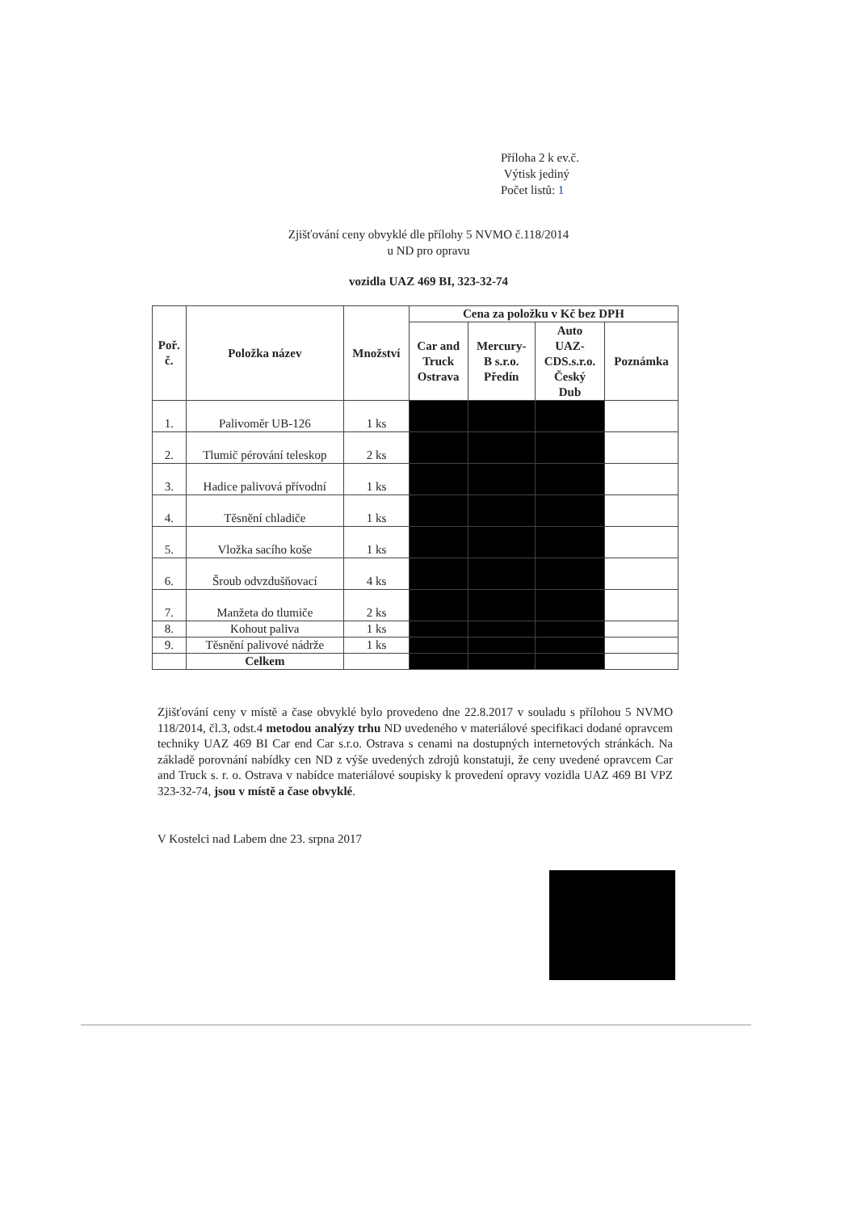Příloha 2 k ev.č.
Výtisk jediný
Počet listů: 1
Zjišťování ceny obvyklé dle přílohy 5 NVMO č.118/2014
u ND pro opravu
vozidla UAZ 469 BI, 323-32-74
| Poř. č. | Položka název | Množství | Cena za položku v Kč bez DPH | | | |
| --- | --- | --- | --- | --- | --- | --- |
| | | | Car and Truck Ostrava | Mercury- B s.r.o. Předín | Auto UAZ- CDS.s.r.o. Český Dub | Poznámka |
| 1. | Palivoměr UB-126 | 1 ks | | | | |
| 2. | Tlumič pérování teleskop | 2 ks | | | | |
| 3. | Hadice palivová přívodní | 1 ks | | | | |
| 4. | Těsnění chladiče | 1 ks | | | | |
| 5. | Vložka sacího koše | 1 ks | | | | |
| 6. | Šroub odvzdušňovací | 4 ks | | | | |
| 7. | Manžeta do tlumiče | 2 ks | | | | |
| 8. | Kohout paliva | 1 ks | | | | |
| 9. | Těsnění palivové nádrže | 1 ks | | | | |
| | Celkem | | | | | |
Zjišťování ceny v místě a čase obvyklé bylo provedeno dne 22.8.2017 v souladu s přílohou 5 NVMO 118/2014, čl.3, odst.4 metodou analýzy trhu ND uvedeného v materiálové specifikaci dodané opravcem techniky UAZ 469 BI Car end Car s.r.o. Ostrava s cenami na dostupných internetových stránkách. Na základě porovnání nabídky cen ND z výše uvedených zdrojů konstatuji, že ceny uvedené opravcem Car and Truck s. r. o. Ostrava v nabídce materiálové soupisky k provedení opravy vozidla UAZ 469 BI VPZ 323-32-74, jsou v místě a čase obvyklé.
V Kostelci nad Labem dne 23. srpna 2017